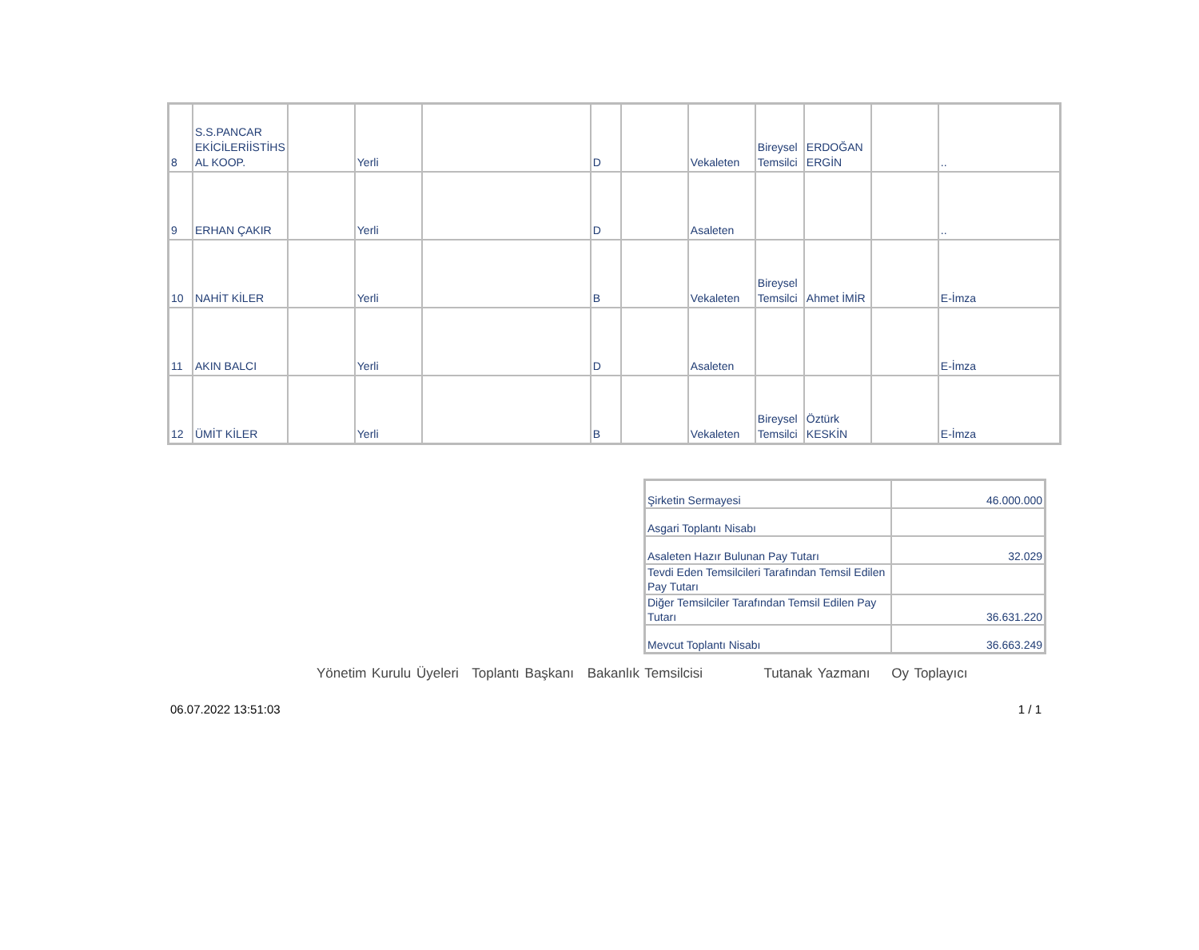| 8 | S.S.PANCAR EKİCİLERİİSTİHS AL KOOP. | | Yerli | | D | | Vekaleten | Bireysel Temsilci | ERDOĞAN ERGİN | | .. |
| 9 | ERHAN ÇAKIR | | Yerli | | D | | Asaleten | | | | .. |
| 10 | NAHİT KİLER | | Yerli | | B | | Vekaleten | Bireysel Temsilci | Ahmet İMİR | | E-İmza |
| 11 | AKIN BALCI | | Yerli | | D | | Asaleten | | | | E-İmza |
| 12 | ÜMİT KİLER | | Yerli | | B | | Vekaleten | Bireysel Temsilci | Öztürk KESKİN | | E-İmza |
| Şirketin Sermayesi | 46.000.000 |
| Asgari Toplantı Nisabı | |
| Asaleten Hazır Bulunan Pay Tutarı | 32.029 |
| Tevdi Eden Temsilcileri Tarafından Temsil Edilen Pay Tutarı | |
| Diğer Temsilciler Tarafından Temsil Edilen Pay Tutarı | 36.631.220 |
| Mevcut Toplantı Nisabı | 36.663.249 |
Yönetim Kurulu Üyeleri Toplantı Başkanı Bakanlık Temsilcisi Tutanak Yazmanı Oy Toplayıcı
06.07.2022 13:51:03 1 / 1